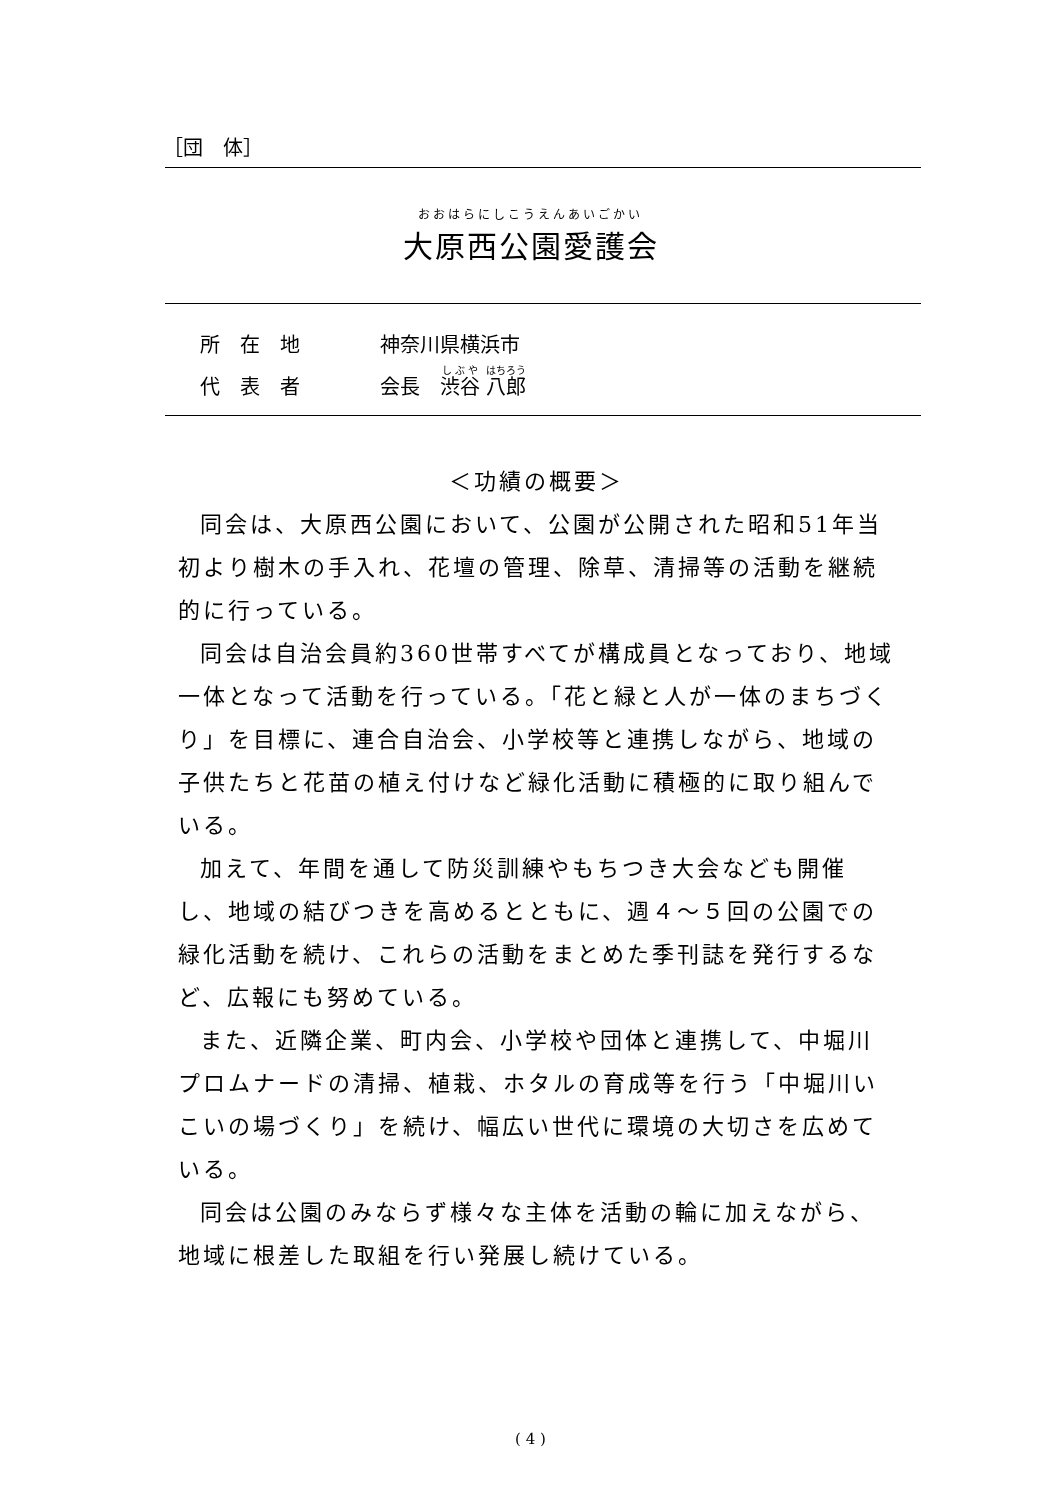［団　体］
おおはらにしこうえんあいごかい
大原西公園愛護会
所　在　地 神奈川県横浜市
代　表　者 会長　渋谷 八郎
＜功績の概要＞
同会は、大原西公園において、公園が公開された昭和51年当初より樹木の手入れ、花壇の管理、除草、清掃等の活動を継続的に行っている。
同会は自治会員約360世帯すべてが構成員となっており、地域一体となって活動を行っている。「花と緑と人が一体のまちづくり」を目標に、連合自治会、小学校等と連携しながら、地域の子供たちと花苗の植え付けなど緑化活動に積極的に取り組んでいる。
加えて、年間を通して防災訓練やもちつき大会なども開催し、地域の結びつきを高めるとともに、週４～５回の公園での緑化活動を続け、これらの活動をまとめた季刊誌を発行するなど、広報にも努めている。
また、近隣企業、町内会、小学校や団体と連携して、中堀川プロムナードの清掃、植栽、ホタルの育成等を行う「中堀川いこいの場づくり」を続け、幅広い世代に環境の大切さを広めている。
同会は公園のみならず様々な主体を活動の輪に加えながら、地域に根差した取組を行い発展し続けている。
( 4 )